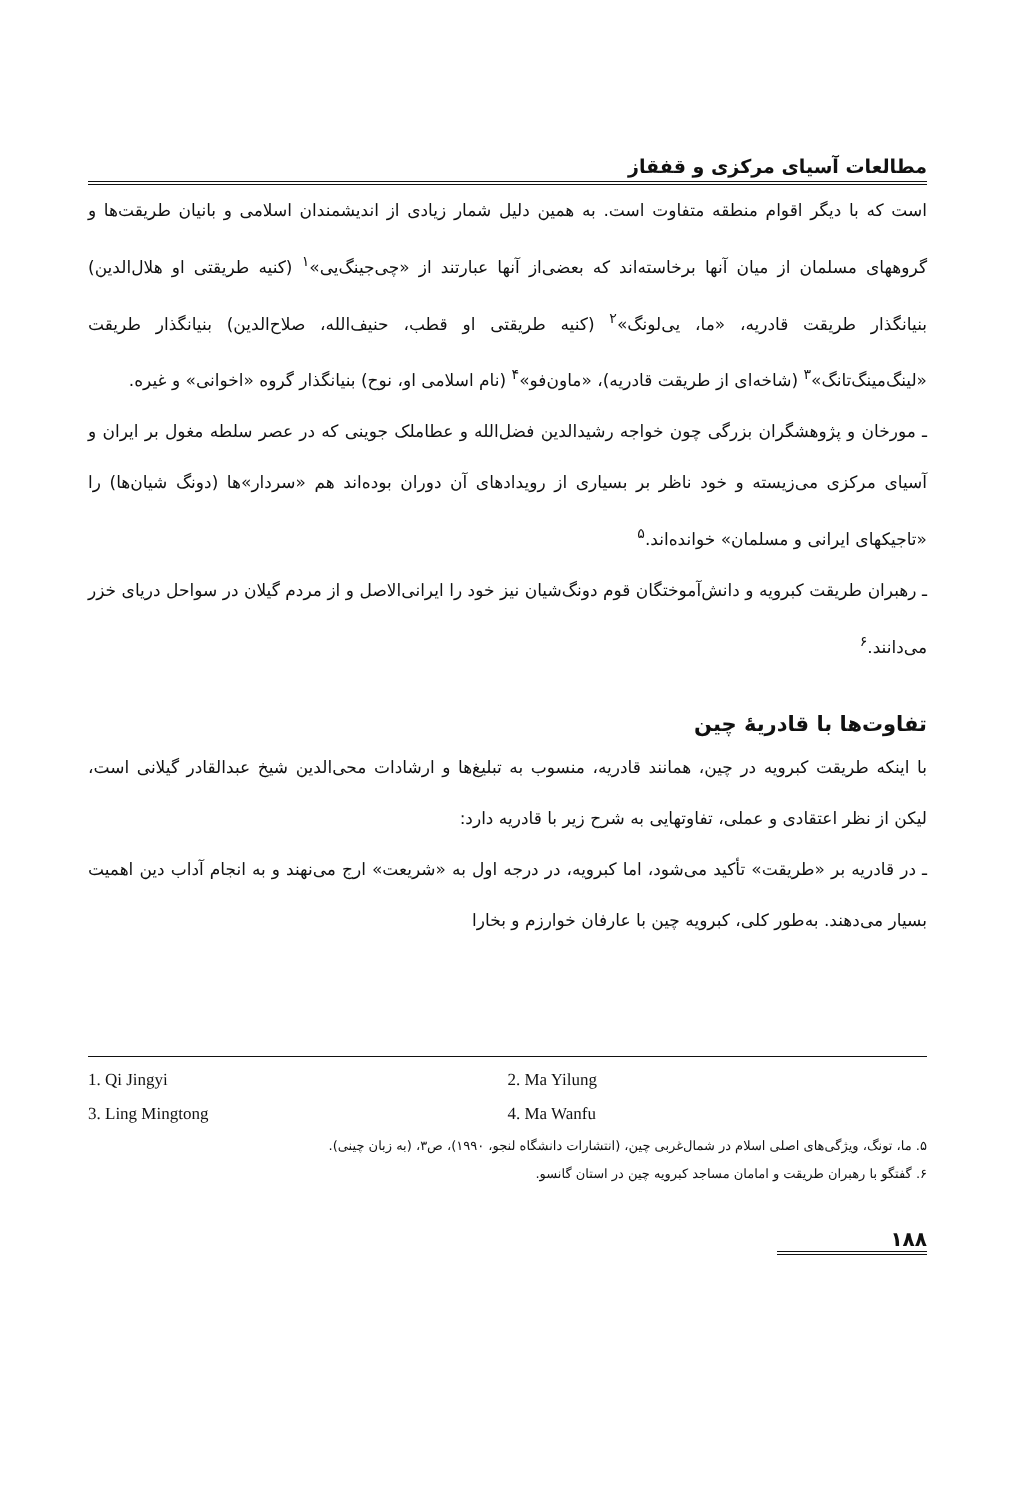مطالعات آسیای مرکزی و قفقاز
است که با دیگر اقوام منطقه متفاوت است. به همین دلیل شمار زیادی از اندیشمندان اسلامی و بانیان طریقت‌ها و گروههای مسلمان از میان آنها برخاسته‌اند که بعضی‌از آنها عبارتند از «چی‌جینگ‌یی»<sup>۱</sup> (کنیه طریقتی او هلال‌الدین) بنیانگذار طریقت قادریه، «ما، یی‌لونگ»<sup>۲</sup> (کنیه طریقتی او قطب، حنیف‌الله، صلاح‌الدین) بنیانگذار طریقت «لینگ‌مینگ‌تانگ»<sup>۳</sup> (شاخه‌ای از طریقت قادریه)، «ماون‌فو»<sup>۴</sup> (نام اسلامی او، نوح) بنیانگذار گروه «اخوانی» و غیره.
ـ مورخان و پژوهشگران بزرگی چون خواجه رشیدالدین فضل‌الله و عطاملک جوینی که در عصر سلطه مغول بر ایران و آسیای مرکزی می‌زیسته و خود ناظر بر بسیاری از رویدادهای آن دوران بوده‌اند هم «سردار»ها (دونگ شیان‌ها) را «تاجیکهای ایرانی و مسلمان» خوانده‌اند.<sup>۵</sup>
ـ رهبران طریقت کبرویه و دانش‌آموختگان قوم دونگ‌شیان نیز خود را ایرانی‌الاصل و از مردم گیلان در سواحل دریای خزر می‌دانند.<sup>۶</sup>
تفاوت‌ها با قادریهٔ چین
با اینکه طریقت کبرویه در چین، همانند قادریه، منسوب به تبلیغ‌ها و ارشادات محی‌الدین شیخ عبدالقادر گیلانی است، لیکن از نظر اعتقادی و عملی، تفاوتهایی به شرح زیر با قادریه دارد:
ـ در قادریه بر «طریقت» تأکید می‌شود، اما کبرویه، در درجه اول به «شریعت» ارج می‌نهند و به انجام آداب دین اهمیت بسیار می‌دهند. به‌طور کلی، کبرویه چین با عارفان خوارزم و بخارا
1. Qi Jingyi
2. Ma Yilung
3. Ling Mingtong
4. Ma Wanfu
۵. ما، تونگ، ویژگی‌های اصلی اسلام در شمال‌غربی چین، (انتشارات دانشگاه لنجو، ۱۹۹۰)، ص۳، (به زبان چینی).
۶. گفتگو با رهبران طریقت و امامان مساجد کبرویه چین در استان گانسو.
۱۸۸